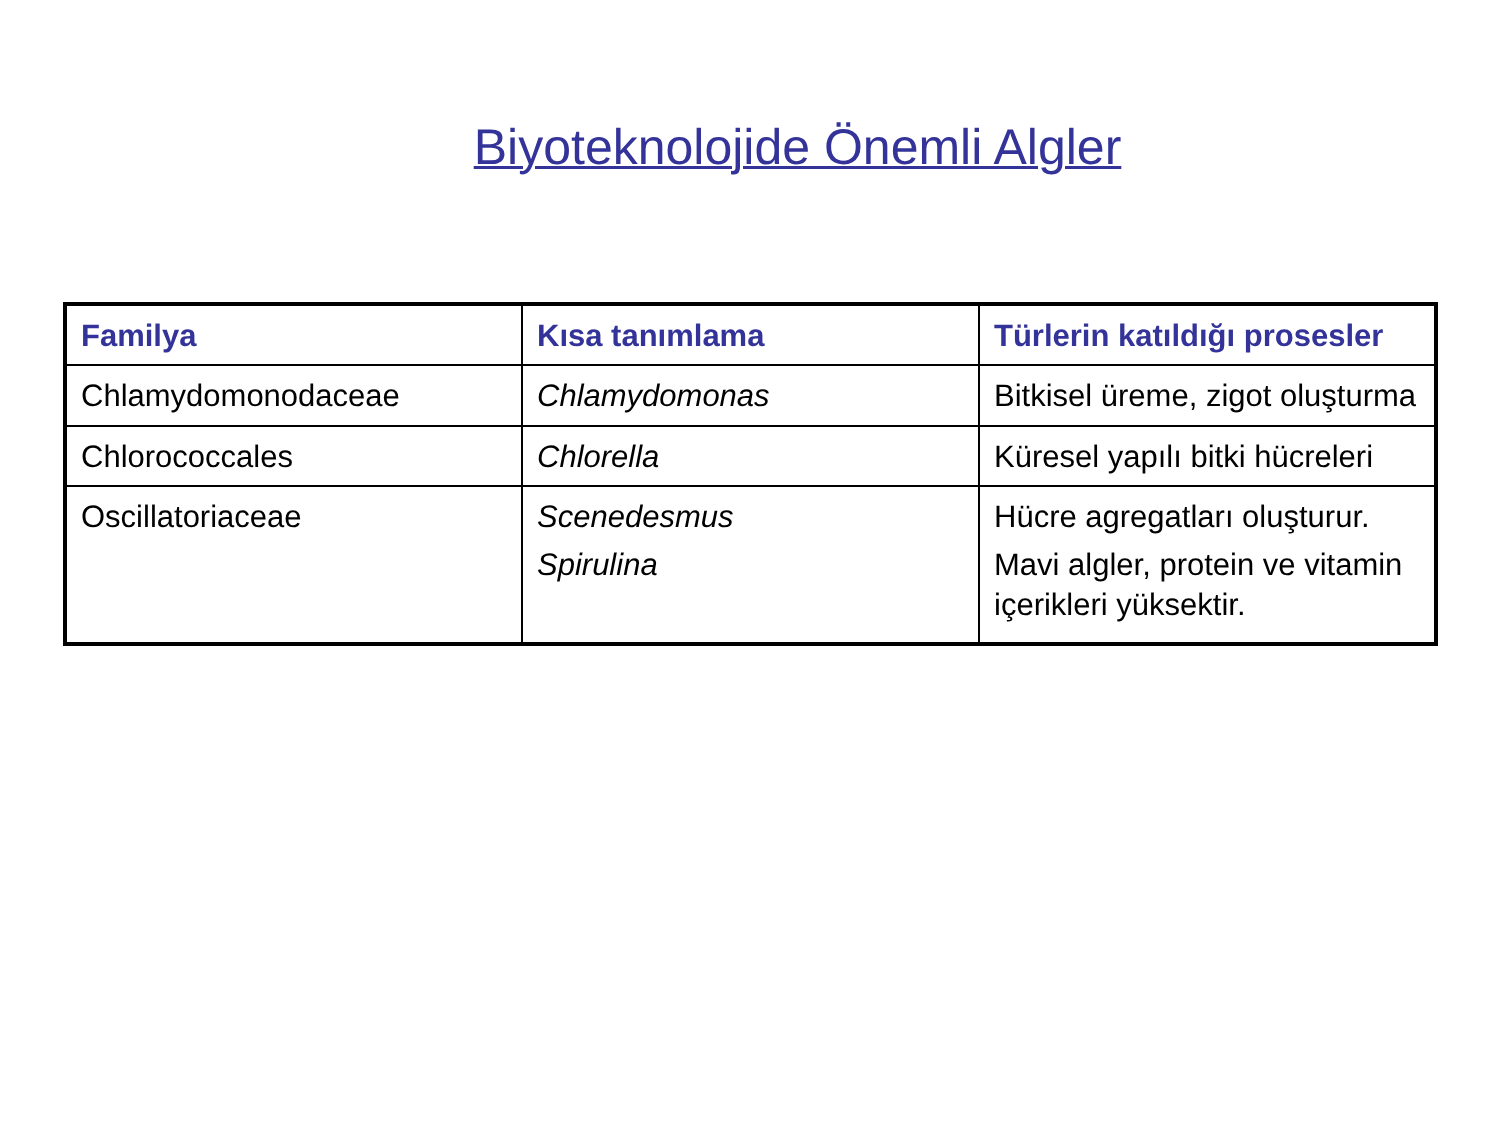Biyoteknolojide Önemli Algler
| Familya | Kısa tanımlama | Türlerin katıldığı prosesler |
| --- | --- | --- |
| Chlamydomonodaceae | Chlamydomonas | Bitkisel üreme, zigot oluşturma |
| Chlorococcales | Chlorella | Küresel yapılı bitki hücreleri |
| Oscillatoriaceae | Scenedesmus Spirulina | Hücre agregatları oluşturur. Mavi algler, protein ve vitamin içerikleri yüksektir. |